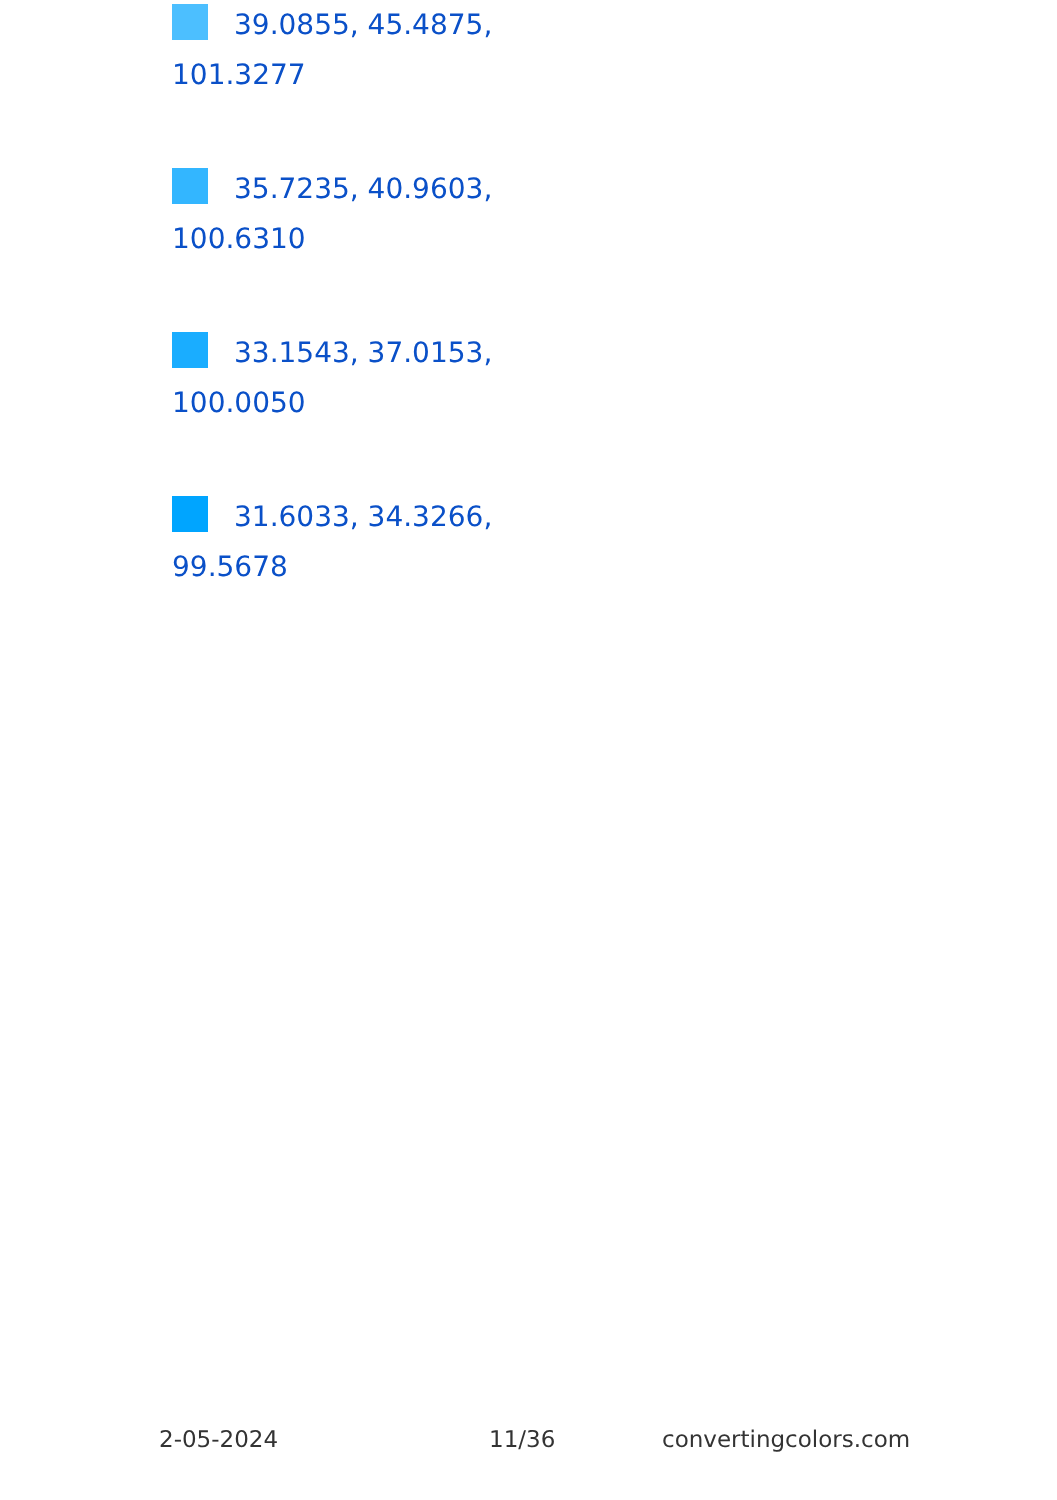39.0855, 45.4875, 101.3277
35.7235, 40.9603, 100.6310
33.1543, 37.0153, 100.0050
31.6033, 34.3266, 99.5678
2-05-2024 11/36 convertingcolors.com